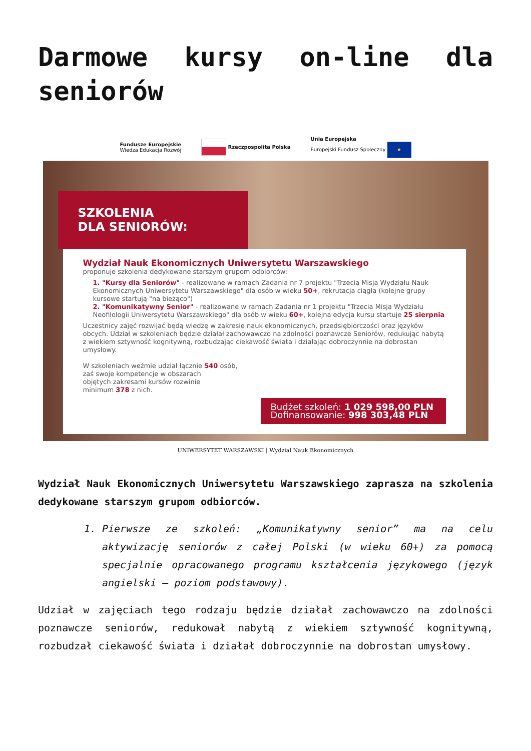Darmowe kursy on-line dla seniorów
Fundusze Europejskie
Wiedza Edukacja Rozwój Rzeczpospolita Polska Unia Europejska
Europejski Fundusz Społeczny ★
SZKOLENIA
DLA SENIORÓW:
Wydział Nauk Ekonomicznych Uniwersytetu Warszawskiego
proponuje szkolenia dedykowane starszym grupom odbiorców:
1. "Kursy dla Seniorów" - realizowane w ramach Zadania nr 7 projektu "Trzecia Misja Wydziału Nauk Ekonomicznych Uniwersytetu Warszawskiego" dla osób w wieku 50+, rekrutacja ciągła (kolejne grupy kursowe startują "na bieżąco")
2. "Komunikatywny Senior" - realizowane w ramach Zadania nr 1 projektu "Trzecia Misja Wydziału Neofilologii Uniwersytetu Warszawskiego" dla osób w wieku 60+, kolejna edycja kursu startuje 25 sierpnia
Uczestnicy zajęć rozwijać będą wiedzę w zakresie nauk ekonomicznych, przedsiębiorczości oraz języków obcych. Udział w szkoleniach będzie działał zachowawczo na zdolności poznawcze Seniorów, redukując nabytą z wiekiem sztywność kognitywną, rozbudzając ciekawość świata i działając dobroczynnie na dobrostan umysłowy.
W szkoleniach weźmie udział łącznie 540 osób,
zaś swoje kompetencje w obszarach
objętych zakresami kursów rozwinie
minimum 378 z nich.
Budżet szkoleń: 1 029 598,00 PLN
Dofinansowanie: 998 303,48 PLN
UNIWERSYTET WARSZAWSKI | Wydział Nauk Ekonomicznych
Wydział Nauk Ekonomicznych Uniwersytetu Warszawskiego zaprasza na szkolenia dedykowane starszym grupom odbiorców.
1. Pierwsze ze szkoleń: „Komunikatywny senior” ma na celu aktywizację seniorów z całej Polski (w wieku 60+) za pomocą specjalnie opracowanego programu kształcenia językowego (język angielski – poziom podstawowy).
Udział w zajęciach tego rodzaju będzie działał zachowawczo na zdolności poznawcze seniorów, redukował nabytą z wiekiem sztywność kognitywną, rozbudzał ciekawość świata i działał dobroczynnie na dobrostan umysłowy.